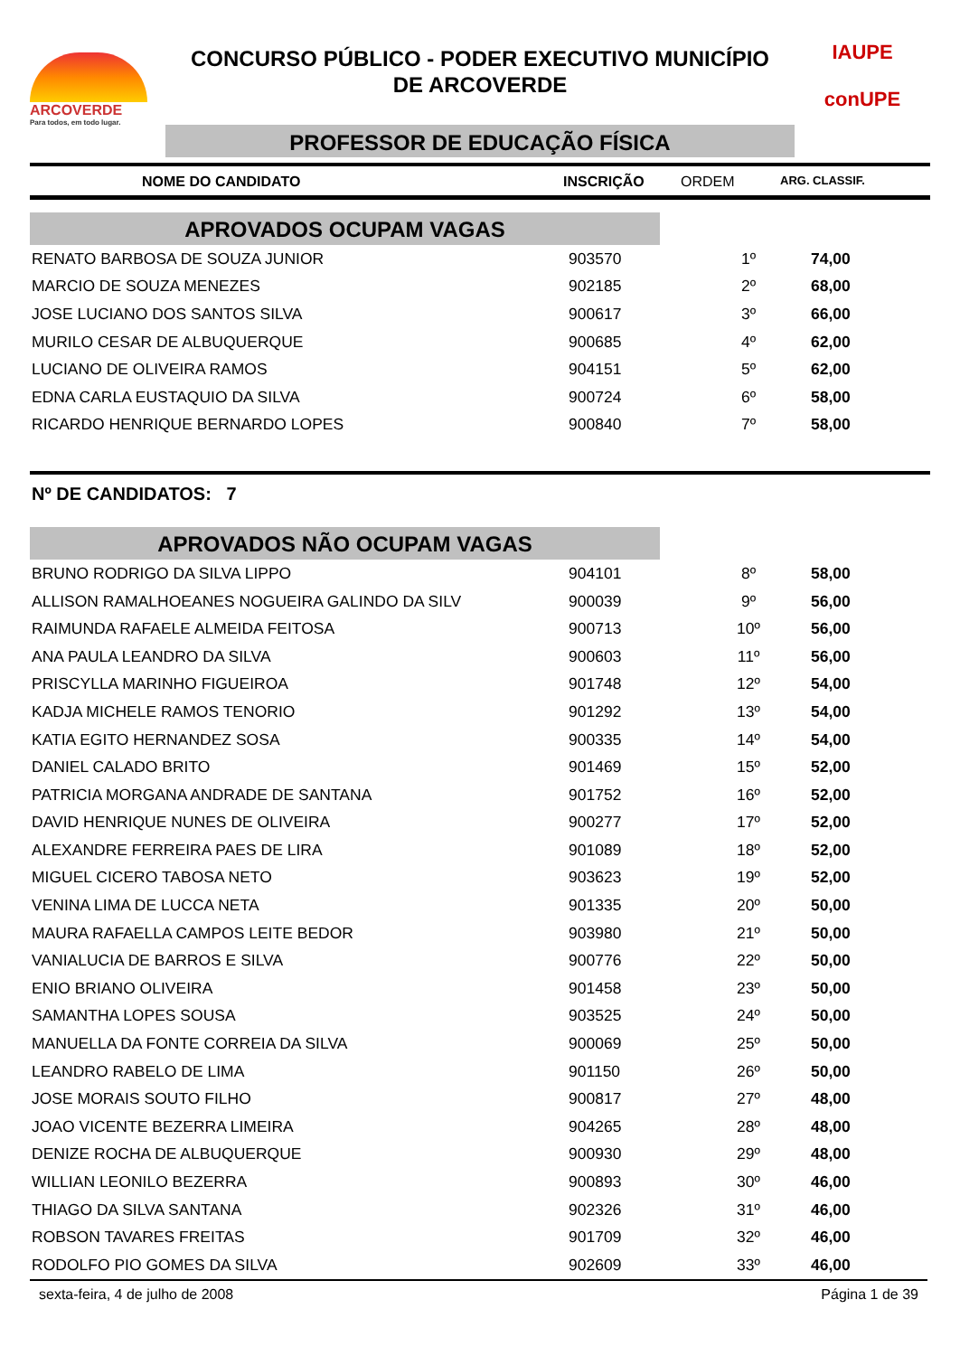ARCOVERDE
Para todos, em todo lugar.
CONCURSO PÚBLICO - PODER EXECUTIVO MUNICÍPIO
DE ARCOVERDE
PROFESSOR DE EDUCAÇÃO FÍSICA
IAUPE
conUPE
NOME DO CANDIDATO INSCRIÇÃO ORDEM ARG. CLASSIF.
APROVADOS OCUPAM VAGAS
| RENATO BARBOSA DE SOUZA JUNIOR | 903570 | 1º | 74,00 |
| MARCIO DE SOUZA MENEZES | 902185 | 2º | 68,00 |
| JOSE LUCIANO DOS SANTOS SILVA | 900617 | 3º | 66,00 |
| MURILO CESAR DE ALBUQUERQUE | 900685 | 4º | 62,00 |
| LUCIANO DE OLIVEIRA RAMOS | 904151 | 5º | 62,00 |
| EDNA CARLA EUSTAQUIO DA SILVA | 900724 | 6º | 58,00 |
| RICARDO HENRIQUE BERNARDO LOPES | 900840 | 7º | 58,00 |
Nº DE CANDIDATOS: 7
APROVADOS NÃO OCUPAM VAGAS
| BRUNO RODRIGO DA SILVA LIPPO | 904101 | 8º | 58,00 |
| ALLISON RAMALHOEANES NOGUEIRA GALINDO DA SILV | 900039 | 9º | 56,00 |
| RAIMUNDA RAFAELE ALMEIDA FEITOSA | 900713 | 10º | 56,00 |
| ANA PAULA LEANDRO DA SILVA | 900603 | 11º | 56,00 |
| PRISCYLLA MARINHO FIGUEIROA | 901748 | 12º | 54,00 |
| KADJA MICHELE RAMOS TENORIO | 901292 | 13º | 54,00 |
| KATIA EGITO HERNANDEZ SOSA | 900335 | 14º | 54,00 |
| DANIEL CALADO BRITO | 901469 | 15º | 52,00 |
| PATRICIA MORGANA ANDRADE DE SANTANA | 901752 | 16º | 52,00 |
| DAVID HENRIQUE NUNES DE OLIVEIRA | 900277 | 17º | 52,00 |
| ALEXANDRE FERREIRA PAES DE LIRA | 901089 | 18º | 52,00 |
| MIGUEL CICERO TABOSA NETO | 903623 | 19º | 52,00 |
| VENINA LIMA DE LUCCA NETA | 901335 | 20º | 50,00 |
| MAURA RAFAELLA CAMPOS LEITE BEDOR | 903980 | 21º | 50,00 |
| VANIALUCIA DE BARROS E SILVA | 900776 | 22º | 50,00 |
| ENIO BRIANO OLIVEIRA | 901458 | 23º | 50,00 |
| SAMANTHA LOPES SOUSA | 903525 | 24º | 50,00 |
| MANUELLA DA FONTE CORREIA DA SILVA | 900069 | 25º | 50,00 |
| LEANDRO RABELO DE LIMA | 901150 | 26º | 50,00 |
| JOSE MORAIS SOUTO FILHO | 900817 | 27º | 48,00 |
| JOAO VICENTE BEZERRA LIMEIRA | 904265 | 28º | 48,00 |
| DENIZE ROCHA DE ALBUQUERQUE | 900930 | 29º | 48,00 |
| WILLIAN LEONILO BEZERRA | 900893 | 30º | 46,00 |
| THIAGO DA SILVA SANTANA | 902326 | 31º | 46,00 |
| ROBSON TAVARES FREITAS | 901709 | 32º | 46,00 |
| RODOLFO PIO GOMES DA SILVA | 902609 | 33º | 46,00 |
sexta-feira, 4 de julho de 2008 Página 1 de 39